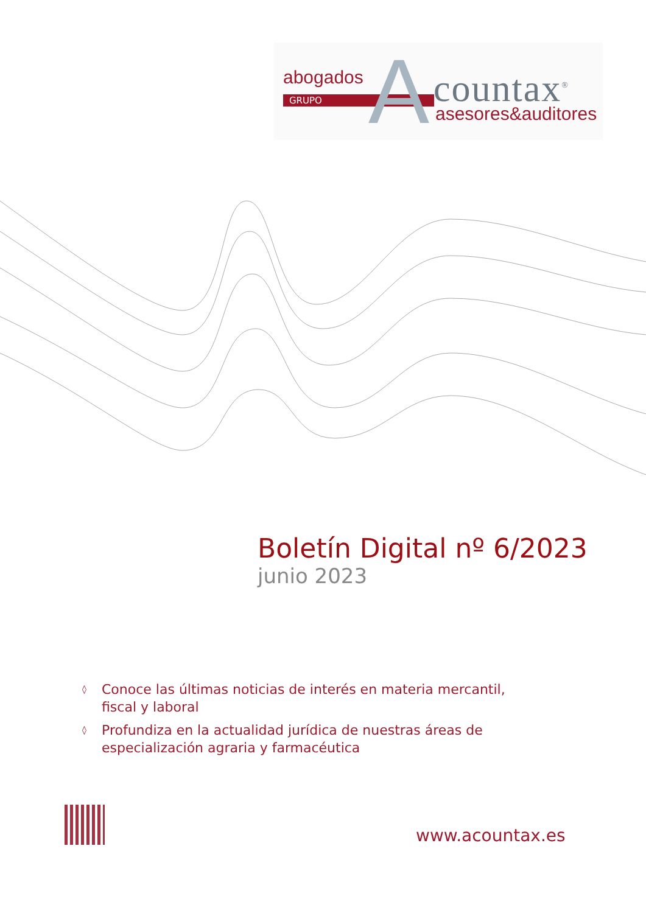abogados
GRUPO A countax<sup>®</sup>
asesores&auditores
Boletín Digital nº 6/2023
junio 2023
◊ Conoce las últimas noticias de interés en materia mercantil, fiscal y laboral
◊ Profundiza en la actualidad jurídica de nuestras áreas de especialización agraria y farmacéutica
www.acountax.es